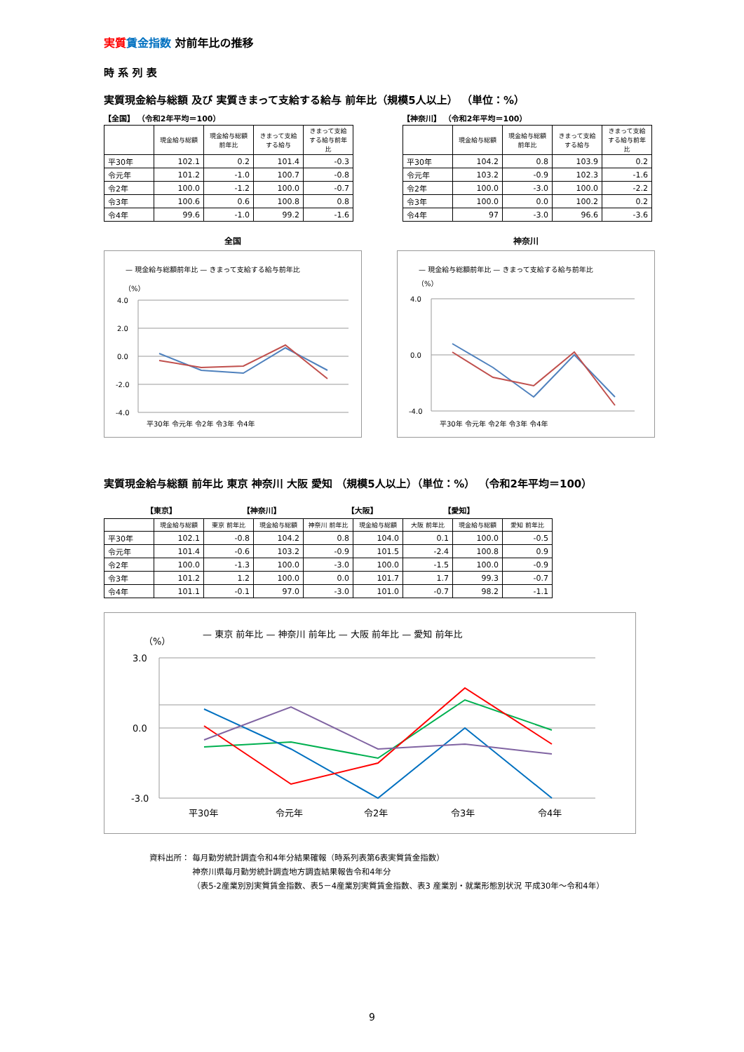実質 賃金指数 対前年比の推移
時 系 列 表
実質現金給与総額 及び 実質きまって支給する給与 前年比（規模5人以上） （単位：%）
【全国】 （令和2年平均＝100）
| | 現金給与総額 | 現金給与総額前年比 | きまって支給する給与 | きまって支給する給与前年比 |
| --- | --- | --- | --- | --- |
| 平30年 | 102.1 | 0.2 | 101.4 | -0.3 |
| 令元年 | 101.2 | -1.0 | 100.7 | -0.8 |
| 令2年 | 100.0 | -1.2 | 100.0 | -0.7 |
| 令3年 | 100.6 | 0.6 | 100.8 | 0.8 |
| 令4年 | 99.6 | -1.0 | 99.2 | -1.6 |
【神奈川】 （令和2年平均＝100）
| | 現金給与総額 | 現金給与総額前年比 | きまって支給する給与 | きまって支給する給与前年比 |
| --- | --- | --- | --- | --- |
| 平30年 | 104.2 | 0.8 | 103.9 | 0.2 |
| 令元年 | 103.2 | -0.9 | 102.3 | -1.6 |
| 令2年 | 100.0 | -3.0 | 100.0 | -2.2 |
| 令3年 | 100.0 | 0.0 | 100.2 | 0.2 |
| 令4年 | 97 | -3.0 | 96.6 | -3.6 |
全国
— 現金給与総額前年比 — きまって支給する給与前年比
（%）
4.0
2.0
0.0
-2.0
-4.0
平30年 令元年 令2年 令3年 令4年
神奈川
— 現金給与総額前年比 — きまって支給する給与前年比
（%）
4.0
0.0
-4.0
平30年 令元年 令2年 令3年 令4年
実質現金給与総額 前年比 東京 神奈川 大阪 愛知 （規模5人以上）（単位：%） （令和2年平均＝100）
【東京】 【神奈川】 【大阪】 【愛知】
| | 現金給与総額 | 東京 前年比 | 現金給与総額 | 神奈川 前年比 | 現金給与総額 | 大阪 前年比 | 現金給与総額 | 愛知 前年比 |
| --- | --- | --- | --- | --- | --- | --- | --- | --- |
| 平30年 | 102.1 | -0.8 | 104.2 | 0.8 | 104.0 | 0.1 | 100.0 | -0.5 |
| 令元年 | 101.4 | -0.6 | 103.2 | -0.9 | 101.5 | -2.4 | 100.8 | 0.9 |
| 令2年 | 100.0 | -1.3 | 100.0 | -3.0 | 100.0 | -1.5 | 100.0 | -0.9 |
| 令3年 | 101.2 | 1.2 | 100.0 | 0.0 | 101.7 | 1.7 | 99.3 | -0.7 |
| 令4年 | 101.1 | -0.1 | 97.0 | -3.0 | 101.0 | -0.7 | 98.2 | -1.1 |
— 東京 前年比 — 神奈川 前年比 — 大阪 前年比 — 愛知 前年比
（%）
3.0
0.0
-3.0
平30年
令元年
令2年
令3年
令4年
資料出所： 毎月勤労統計調査令和4年分結果確報（時系列表第6表実質賃金指数）
　　　　　 神奈川県毎月勤労統計調査地方調査結果報告令和4年分
　　　　　 （表5-2産業別別実質賃金指数、表5－4産業別実質賃金指数、表3 産業別・就業形態別状況 平成30年～令和4年）
9